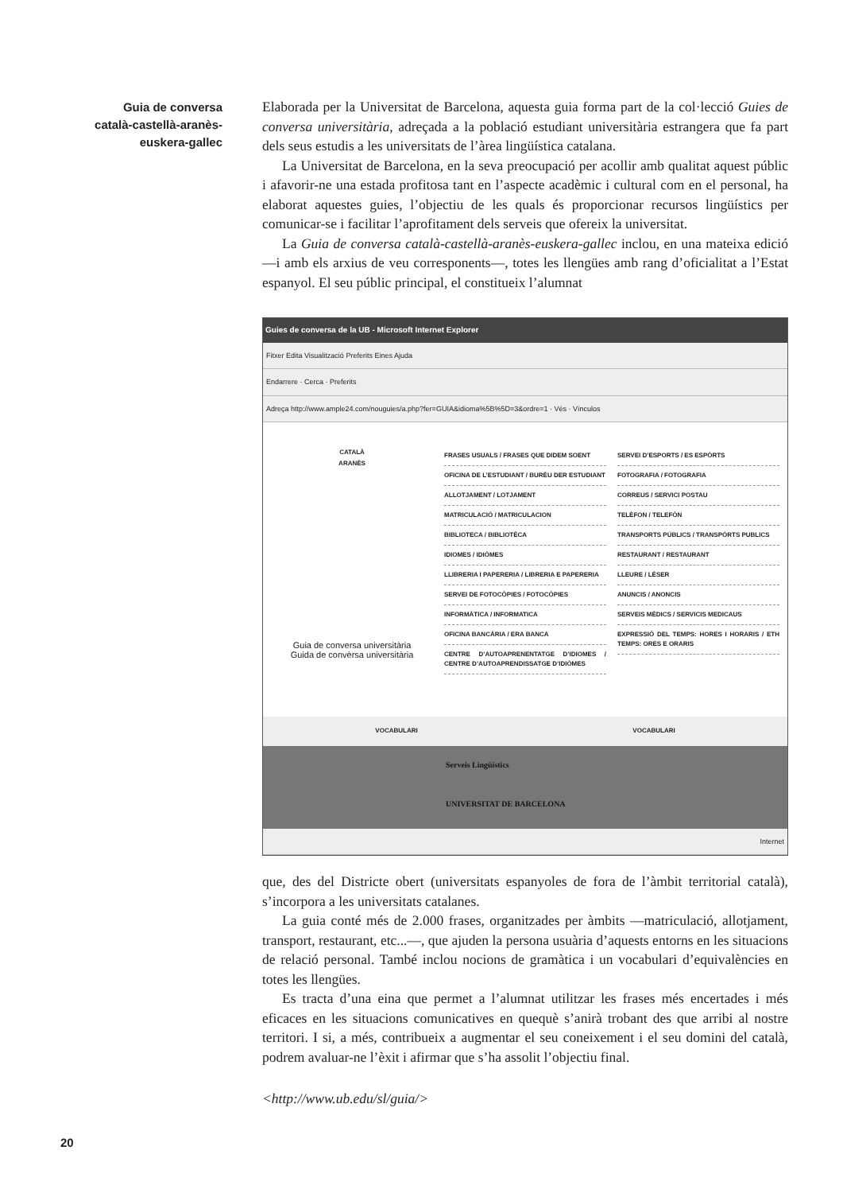Guia de conversa
català-castellà-aranès-
euskera-gallec
Elaborada per la Universitat de Barcelona, aquesta guia forma part de la col·lecció Guies de conversa universitària, adreçada a la població estudiant universitària estrangera que fa part dels seus estudis a les universitats de l’àrea lingüística catalana.
La Universitat de Barcelona, en la seva preocupació per acollir amb qualitat aquest públic i afavorir-ne una estada profitosa tant en l’aspecte acadèmic i cultural com en el personal, ha elaborat aquestes guies, l’objectiu de les quals és proporcionar recursos lingüístics per comunicar-se i facilitar l’aprofitament dels serveis que ofereix la universitat.
La Guia de conversa català-castellà-aranès-euskera-gallec inclou, en una mateixa edició —i amb els arxius de veu corresponents—, totes les llengües amb rang d’oficialitat a l’Estat espanyol. El seu públic principal, el constitueix l’alumnat
Guies de conversa de la UB - Microsoft Internet Explorer
Fitxer Edita Visualització Preferits Eines Ajuda
Endarrere · Cerca · Preferits
Adreça http://www.ample24.com/nouguies/a.php?fer=GUIA&idioma%5B%5D=3&ordre=1 · Vés · Vínculos
CATALÀ
ARANÈS
Guia de conversa universitària
Guida de convèrsa universitària
FRASES USUALS / FRASES QUE DIDEM SOENT
OFICINA DE L’ESTUDIANT / BURÈU DER ESTUDIANT
ALLOTJAMENT / LOTJAMENT
MATRICULACIÓ / MATRICULACION
BIBLIOTECA / BIBLIOTÈCA
IDIOMES / IDIÒMES
LLIBRERIA I PAPERERIA / LIBRERIA E PAPERERIA
SERVEI DE FOTOCÒPIES / FOTOCÒPIES
INFORMÀTICA / INFORMATICA
OFICINA BANCÀRIA / ERA BANCA
CENTRE D’AUTOAPRENENTATGE D’IDIOMES / CENTRE D’AUTOAPRENDISSATGE D’IDIÒMES
SERVEI D’ESPORTS / ES ESPÒRTS
FOTOGRAFIA / FOTOGRAFIA
CORREUS / SERVICI POSTAU
TELÈFON / TELEFÒN
TRANSPORTS PÚBLICS / TRANSPÒRTS PUBLICS
RESTAURANT / RESTAURANT
LLEURE / LÉSER
ANUNCIS / ANONCIS
SERVEIS MÈDICS / SERVICIS MEDICAUS
EXPRESSIÓ DEL TEMPS: HORES I HORARIS / ETH TEMPS: ORES E ORARIS
VOCABULARI VOCABULARI
Serveis Lingüístics
UNIVERSITAT DE BARCELONA
Internet
que, des del Districte obert (universitats espanyoles de fora de l’àmbit territorial català), s’incorpora a les universitats catalanes.
La guia conté més de 2.000 frases, organitzades per àmbits —matriculació, allotjament, transport, restaurant, etc...—, que ajuden la persona usuària d’aquests entorns en les situacions de relació personal. També inclou nocions de gramàtica i un vocabulari d’equivalències en totes les llengües.
Es tracta d’una eina que permet a l’alumnat utilitzar les frases més encertades i més eficaces en les situacions comunicatives en quequè s’anirà trobant des que arribi al nostre territori. I si, a més, contribueix a augmentar el seu coneixement i el seu domini del català, podrem avaluar-ne l’èxit i afirmar que s’ha assolit l’objectiu final.
<http://www.ub.edu/sl/guia/>
20